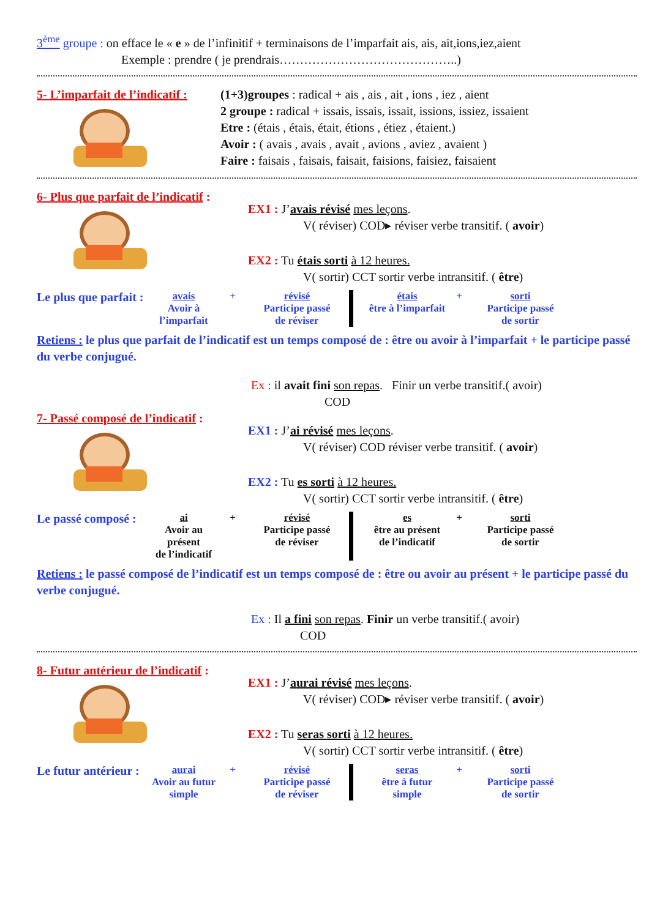3<sup>ème</sup> groupe : on efface le « e » de l’infinitif + terminaisons de l’imparfait ais, ais, ait,ions,iez,aient
Exemple : prendre ( je prendrais……………………………………..)
5- L’imparfait de l’indicatif :
(1+3)groupes : radical + ais , ais , ait , ions , iez , aient
2 groupe : radical + issais, issais, issait, issions, issiez, issaient
Etre : (étais , étais, était, étions , étiez , étaient.)
Avoir : ( avais , avais , avait , avions , aviez , avaient )
Faire : faisais , faisais, faisait, faisions, faisiez, faisaient
6- Plus que parfait de l’indicatif :
EX1 : J’avais révisé mes leçons.
V( réviser) COD▸ réviser verbe transitif. ( avoir)
EX2 : Tu étais sorti à 12 heures.
V( sortir) CCT sortir verbe intransitif. ( être)
Le plus que parfait :
avais
Avoir à l’imparfait
+
révisé
Participe passé
de réviser
étais
être à l’imparfait
+
sorti
Participe passé
de sortir
Retiens : le plus que parfait de l’indicatif est un temps composé de : être ou avoir à l’imparfait + le participe passé du verbe conjugué.
Ex : il avait fini son repas. Finir un verbe transitif.( avoir)
COD
7- Passé composé de l’indicatif :
EX1 : J’ai révisé mes leçons.
V( réviser) COD réviser verbe transitif. ( avoir)
EX2 : Tu es sorti à 12 heures.
V( sortir) CCT sortir verbe intransitif. ( être)
Le passé composé :
ai
Avoir au présent
de l’indicatif
+
révisé
Participe passé
de réviser
es
être au présent
de l’indicatif
+
sorti
Participe passé
de sortir
Retiens : le passé composé de l’indicatif est un temps composé de : être ou avoir au présent + le participe passé du verbe conjugué.
Ex : Il a fini son repas. Finir un verbe transitif.( avoir)
COD
8- Futur antérieur de l’indicatif :
EX1 : J’aurai révisé mes leçons.
V( réviser) COD▸ réviser verbe transitif. ( avoir)
EX2 : Tu seras sorti à 12 heures.
V( sortir) CCT sortir verbe intransitif. ( être)
Le futur antérieur :
aurai
Avoir au futur simple
+
révisé
Participe passé
de réviser
seras
être à futur simple
+
sorti
Participe passé
de sortir